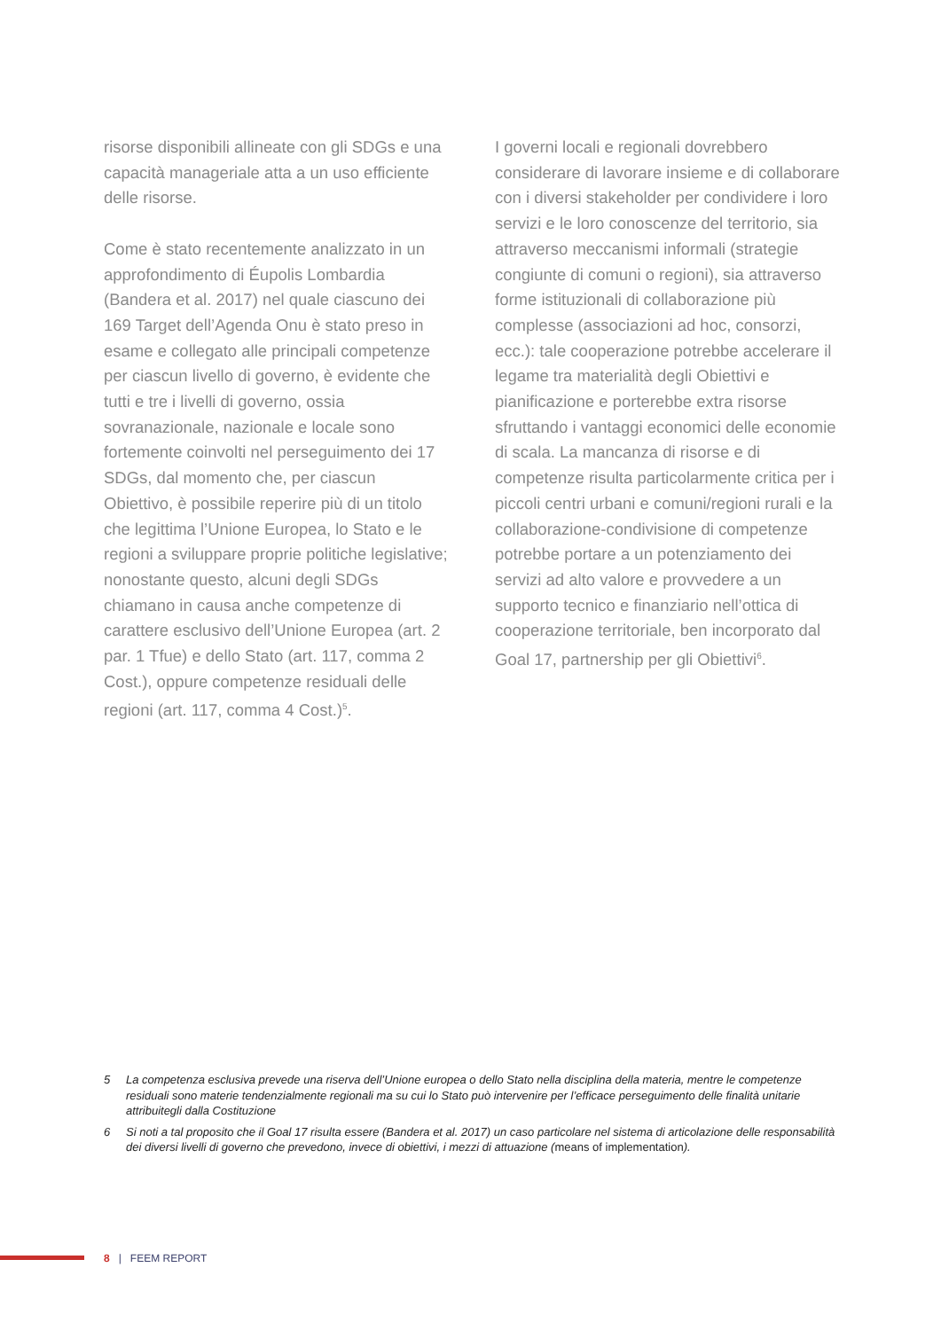risorse disponibili allineate con gli SDGs e una capacità manageriale atta a un uso efficiente delle risorse.
Come è stato recentemente analizzato in un approfondimento di Éupolis Lombardia (Bandera et al. 2017) nel quale ciascuno dei 169 Target dell’Agenda Onu è stato preso in esame e collegato alle principali competenze per ciascun livello di governo, è evidente che tutti e tre i livelli di governo, ossia sovranazionale, nazionale e locale sono fortemente coinvolti nel perseguimento dei 17 SDGs, dal momento che, per ciascun Obiettivo, è possibile reperire più di un titolo che legittima l’Unione Europea, lo Stato e le regioni a sviluppare proprie politiche legislative; nonostante questo, alcuni degli SDGs chiamano in causa anche competenze di carattere esclusivo dell’Unione Europea (art. 2 par. 1 Tfue) e dello Stato (art. 117, comma 2 Cost.), oppure competenze residuali delle regioni (art. 117, comma 4 Cost.)<sup>5</sup>.
I governi locali e regionali dovrebbero considerare di lavorare insieme e di collaborare con i diversi stakeholder per condividere i loro servizi e le loro conoscenze del territorio, sia attraverso meccanismi informali (strategie congiunte di comuni o regioni), sia attraverso forme istituzionali di collaborazione più complesse (associazioni ad hoc, consorzi, ecc.): tale cooperazione potrebbe accelerare il legame tra materialità degli Obiettivi e pianificazione e porterebbe extra risorse sfruttando i vantaggi economici delle economie di scala. La mancanza di risorse e di competenze risulta particolarmente critica per i piccoli centri urbani e comuni/regioni rurali e la collaborazione-condivisione di competenze potrebbe portare a un potenziamento dei servizi ad alto valore e provvedere a un supporto tecnico e finanziario nell’ottica di cooperazione territoriale, ben incorporato dal Goal 17, partnership per gli Obiettivi<sup>6</sup>.
5 La competenza esclusiva prevede una riserva dell’Unione europea o dello Stato nella disciplina della materia, mentre le competenze residuali sono materie tendenzialmente regionali ma su cui lo Stato può intervenire per l’efficace perseguimento delle finalità unitarie attribuitegli dalla Costituzione
6 Si noti a tal proposito che il Goal 17 risulta essere (Bandera et al. 2017) un caso particolare nel sistema di articolazione delle responsabilità dei diversi livelli di governo che prevedono, invece di obiettivi, i mezzi di attuazione (means of implementation).
8 | FEEM REPORT